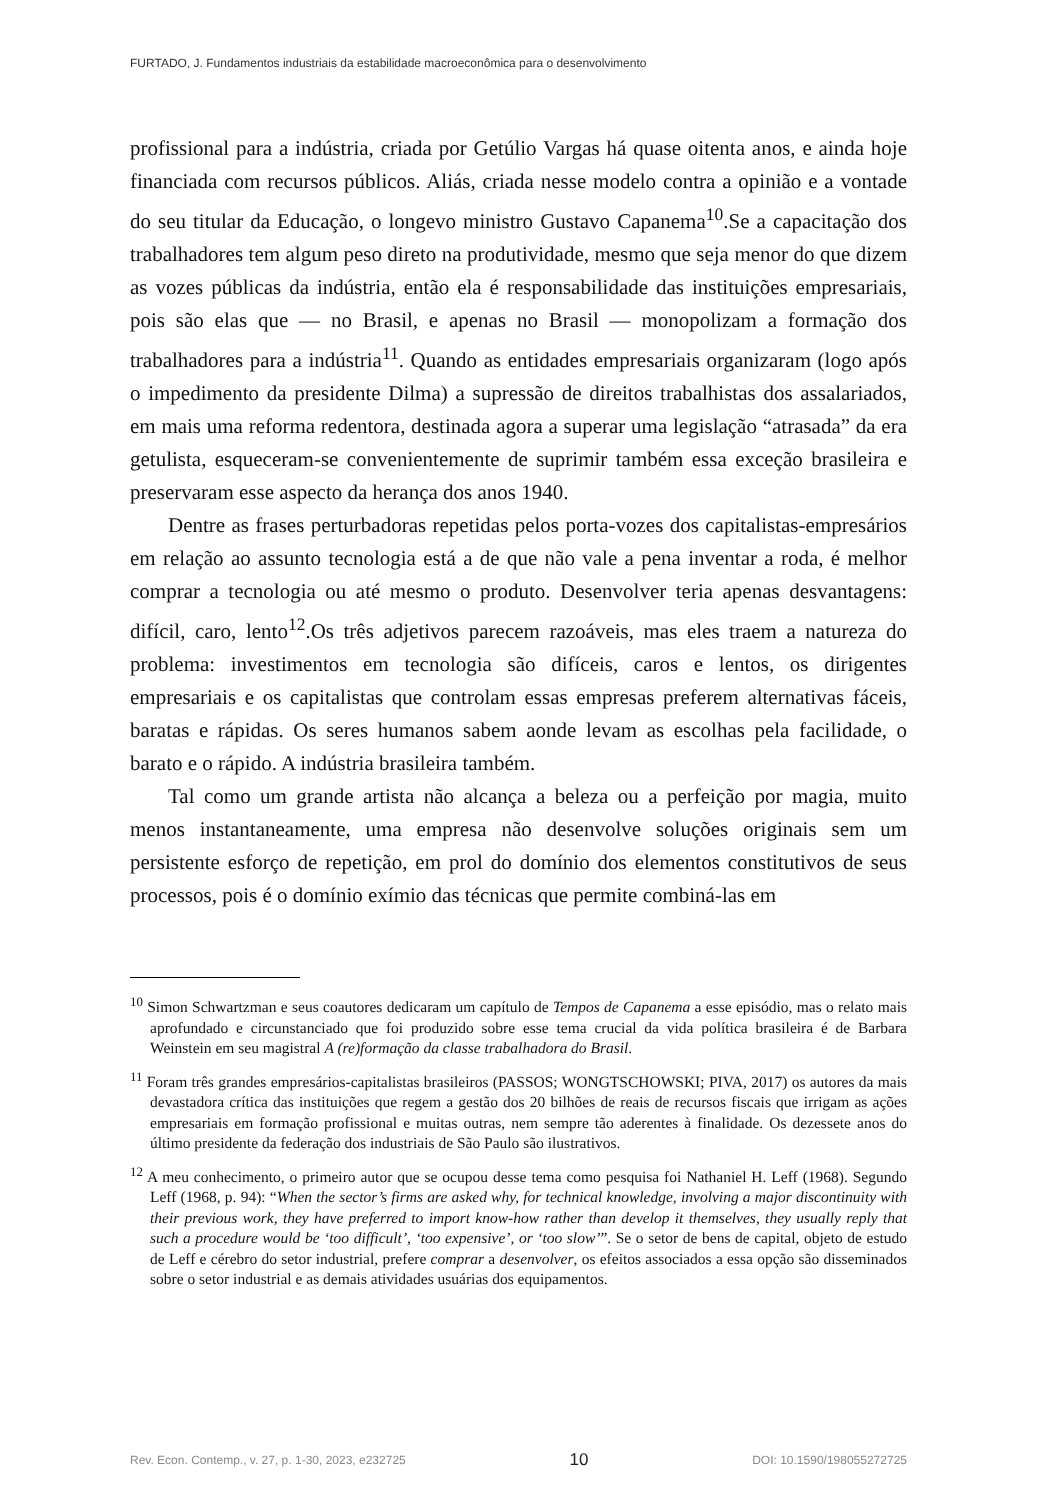FURTADO, J. Fundamentos industriais da estabilidade macroeconômica para o desenvolvimento
profissional para a indústria, criada por Getúlio Vargas há quase oitenta anos, e ainda hoje financiada com recursos públicos. Aliás, criada nesse modelo contra a opinião e a vontade do seu titular da Educação, o longevo ministro Gustavo Capanema<sup>10</sup>.Se a capacitação dos trabalhadores tem algum peso direto na produtividade, mesmo que seja menor do que dizem as vozes públicas da indústria, então ela é responsabilidade das instituições empresariais, pois são elas que — no Brasil, e apenas no Brasil — monopolizam a formação dos trabalhadores para a indústria<sup>11</sup>. Quando as entidades empresariais organizaram (logo após o impedimento da presidente Dilma) a supressão de direitos trabalhistas dos assalariados, em mais uma reforma redentora, destinada agora a superar uma legislação “atrasada” da era getulista, esqueceram-se convenientemente de suprimir também essa exceção brasileira e preservaram esse aspecto da herança dos anos 1940.
Dentre as frases perturbadoras repetidas pelos porta-vozes dos capitalistas-empresários em relação ao assunto tecnologia está a de que não vale a pena inventar a roda, é melhor comprar a tecnologia ou até mesmo o produto. Desenvolver teria apenas desvantagens: difícil, caro, lento<sup>12</sup>.Os três adjetivos parecem razoáveis, mas eles traem a natureza do problema: investimentos em tecnologia são difíceis, caros e lentos, os dirigentes empresariais e os capitalistas que controlam essas empresas preferem alternativas fáceis, baratas e rápidas. Os seres humanos sabem aonde levam as escolhas pela facilidade, o barato e o rápido. A indústria brasileira também.
Tal como um grande artista não alcança a beleza ou a perfeição por magia, muito menos instantaneamente, uma empresa não desenvolve soluções originais sem um persistente esforço de repetição, em prol do domínio dos elementos constitutivos de seus processos, pois é o domínio exímio das técnicas que permite combiná-las em
<sup>10</sup> Simon Schwartzman e seus coautores dedicaram um capítulo de Tempos de Capanema a esse episódio, mas o relato mais aprofundado e circunstanciado que foi produzido sobre esse tema crucial da vida política brasileira é de Barbara Weinstein em seu magistral A (re)formação da classe trabalhadora do Brasil.
<sup>11</sup> Foram três grandes empresários-capitalistas brasileiros (PASSOS; WONGTSCHOWSKI; PIVA, 2017) os autores da mais devastadora crítica das instituições que regem a gestão dos 20 bilhões de reais de recursos fiscais que irrigam as ações empresariais em formação profissional e muitas outras, nem sempre tão aderentes à finalidade. Os dezessete anos do último presidente da federação dos industriais de São Paulo são ilustrativos.
<sup>12</sup> A meu conhecimento, o primeiro autor que se ocupou desse tema como pesquisa foi Nathaniel H. Leff (1968). Segundo Leff (1968, p. 94): “When the sector’s firms are asked why, for technical knowledge, involving a major discontinuity with their previous work, they have preferred to import know-how rather than develop it themselves, they usually reply that such a procedure would be ‘too difficult’, ‘too expensive’, or ‘too slow’”. Se o setor de bens de capital, objeto de estudo de Leff e cérebro do setor industrial, prefere comprar a desenvolver, os efeitos associados a essa opção são disseminados sobre o setor industrial e as demais atividades usuárias dos equipamentos.
Rev. Econ. Contemp., v. 27, p. 1-30, 2023, e232725 10 DOI: 10.1590/198055272725